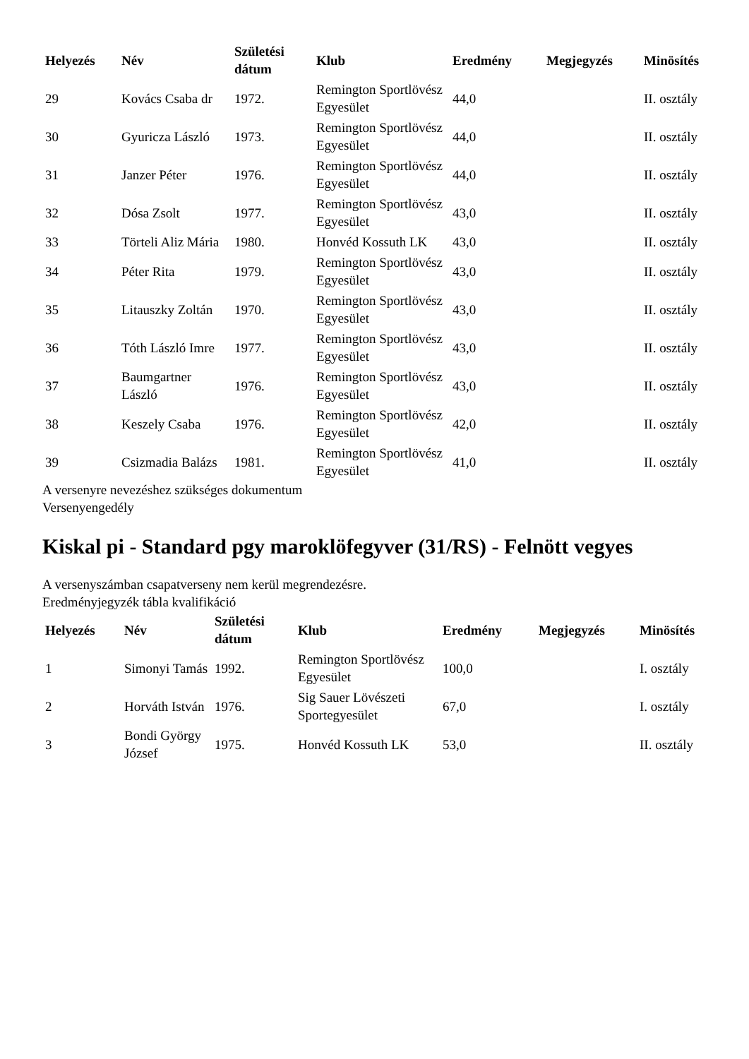| Helyezés | Név | Születési dátum | Klub | Eredmény | Megjegyzés | Minösítés |
| --- | --- | --- | --- | --- | --- | --- |
| 29 | Kovács Csaba dr | 1972. | Remington Sportlövész Egyesület | 44,0 | | II. osztály |
| 30 | Gyuricza László | 1973. | Remington Sportlövész Egyesület | 44,0 | | II. osztály |
| 31 | Janzer Péter | 1976. | Remington Sportlövész Egyesület | 44,0 | | II. osztály |
| 32 | Dósa Zsolt | 1977. | Remington Sportlövész Egyesület | 43,0 | | II. osztály |
| 33 | Törteli Aliz Mária | 1980. | Honvéd Kossuth LK | 43,0 | | II. osztály |
| 34 | Péter Rita | 1979. | Remington Sportlövész Egyesület | 43,0 | | II. osztály |
| 35 | Litauszky Zoltán | 1970. | Remington Sportlövész Egyesület | 43,0 | | II. osztály |
| 36 | Tóth László Imre | 1977. | Remington Sportlövész Egyesület | 43,0 | | II. osztály |
| 37 | Baumgartner László | 1976. | Remington Sportlövész Egyesület | 43,0 | | II. osztály |
| 38 | Keszely Csaba | 1976. | Remington Sportlövész Egyesület | 42,0 | | II. osztály |
| 39 | Csizmadia Balázs | 1981. | Remington Sportlövész Egyesület | 41,0 | | II. osztály |
A versenyre nevezéshez szükséges dokumentum
Versenyengedély
Kiskal pi - Standard pgy maroklöfegyver (31/RS) - Felnött vegyes
A versenyszámban csapatverseny nem kerül megrendezésre.
Eredményjegyzék tábla kvalifikáció
| Helyezés | Név | Születési dátum | Klub | Eredmény | Megjegyzés | Minösítés |
| --- | --- | --- | --- | --- | --- | --- |
| 1 | Simonyi Tamás | 1992. | Remington Sportlövész Egyesület | 100,0 | | I. osztály |
| 2 | Horváth István | 1976. | Sig Sauer Lövészeti Sportegyesület | 67,0 | | I. osztály |
| 3 | Bondi György József | 1975. | Honvéd Kossuth LK | 53,0 | | II. osztály |